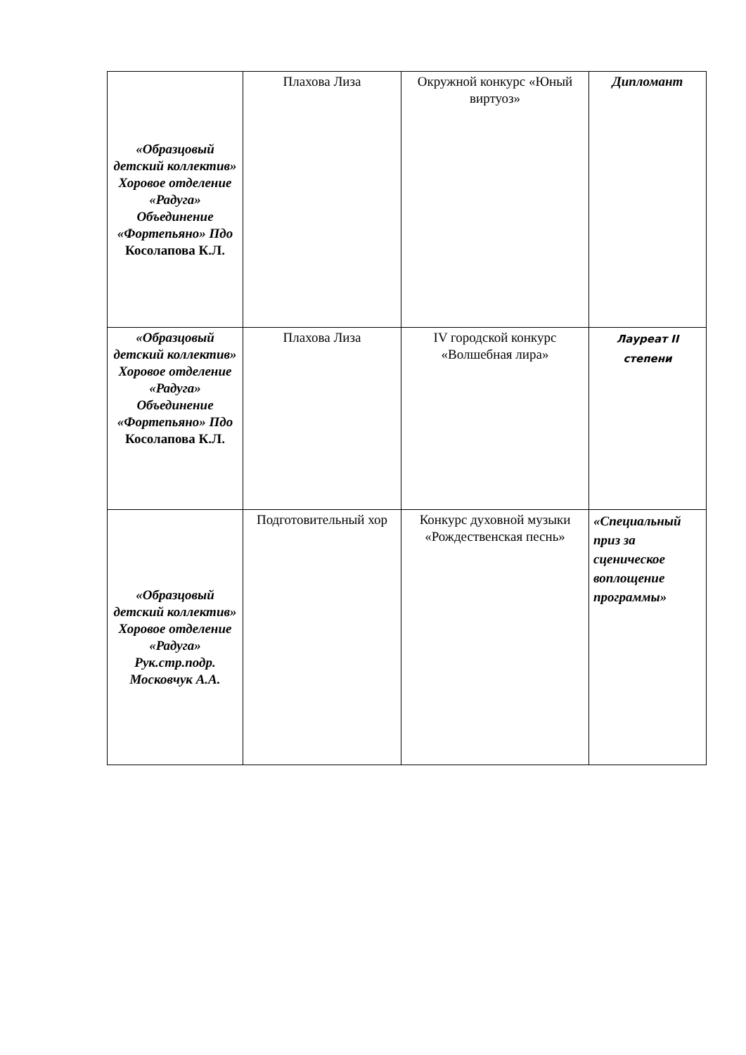| «Образцовый детский коллектив» Хоровое отделение «Радуга» Объединение «Фортепьяно» Пдо Косолапова К.Л. | Плахова Лиза | Окружной конкурс «Юный виртуоз» | Дипломант |
| «Образцовый детский коллектив» Хоровое отделение «Радуга» Объединение «Фортепьяно» Пдо Косолапова К.Л. | Плахова Лиза | IV городской конкурс «Волшебная лира» | Лауреат II степени |
| «Образцовый детский коллектив» Хоровое отделение «Радуга» Рук.стр.подр. Московчук А.А. | Подготовительный хор | Конкурс духовной музыки «Рождественская песнь» | «Специальный приз за сценическое воплощение программы» |